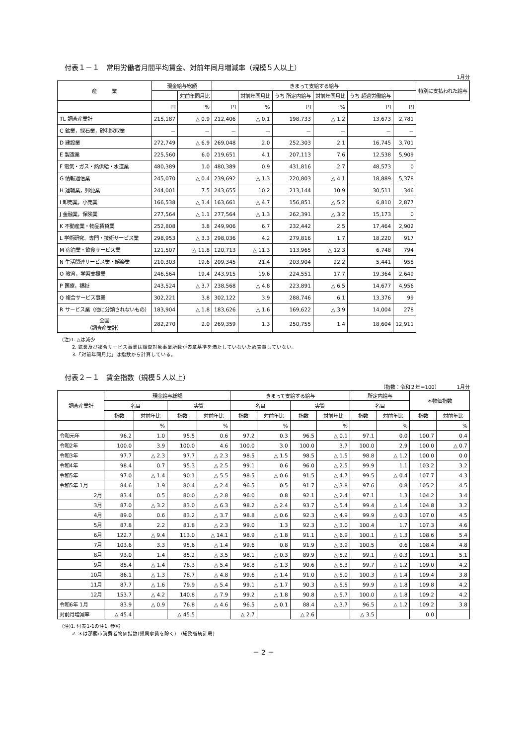付表１－１　常用労働者月間平均賃金、対前年同月増減率（規模５人以上）
1月分
| 産 業 | 現金給与総額 | | きまって支給する給与 | | | | | | 特別に支払われた給与 |
| --- | --- | --- | --- | --- | --- | --- | --- | --- | --- |
| | | 対前年同月比 | | 対前年同月比 | うち 所定内給与 | 対前年同月比 | うち 超過労働給与 | | |
| | 円 | % | 円 | % | 円 | % | 円 | 円 | |
| TL 調査産業計 | 215,187 | △ 0.9 | 212,406 | △ 0.1 | 198,733 | △ 1.2 | 13,673 | 2,781 | |
| C 鉱業，採石業，砂利採取業 | － | － | － | － | － | － | － | － | |
| D 建設業 | 272,749 | △ 6.9 | 269,048 | 2.0 | 252,303 | 2.1 | 16,745 | 3,701 | |
| E 製造業 | 225,560 | 6.0 | 219,651 | 4.1 | 207,113 | 7.6 | 12,538 | 5,909 | |
| F 電気・ガス・熱供給・水道業 | 480,389 | 1.0 | 480,389 | 0.9 | 431,816 | 2.7 | 48,573 | 0 | |
| G 情報通信業 | 245,070 | △ 0.4 | 239,692 | △ 1.3 | 220,803 | △ 4.1 | 18,889 | 5,378 | |
| H 運輸業，郵便業 | 244,001 | 7.5 | 243,655 | 10.2 | 213,144 | 10.9 | 30,511 | 346 | |
| I 卸売業，小売業 | 166,538 | △ 3.4 | 163,661 | △ 4.7 | 156,851 | △ 5.2 | 6,810 | 2,877 | |
| J 金融業，保険業 | 277,564 | △ 1.1 | 277,564 | △ 1.3 | 262,391 | △ 3.2 | 15,173 | 0 | |
| K 不動産業・物品賃貸業 | 252,808 | 3.8 | 249,906 | 6.7 | 232,442 | 2.5 | 17,464 | 2,902 | |
| L 学術研究、専門・技術サービス業 | 298,953 | △ 3.3 | 298,036 | 4.2 | 279,816 | 1.7 | 18,220 | 917 | |
| M 宿泊業・飲食サービス業 | 121,507 | △ 11.8 | 120,713 | △ 11.3 | 113,965 | △ 12.3 | 6,748 | 794 | |
| N 生活関連サービス業・娯楽業 | 210,303 | 19.6 | 209,345 | 21.4 | 203,904 | 22.2 | 5,441 | 958 | |
| O 教育，学習支援業 | 246,564 | 19.4 | 243,915 | 19.6 | 224,551 | 17.7 | 19,364 | 2,649 | |
| P 医療，福祉 | 243,524 | △ 3.7 | 238,568 | △ 4.8 | 223,891 | △ 6.5 | 14,677 | 4,956 | |
| Q 複合サービス事業 | 302,221 | 3.8 | 302,122 | 3.9 | 288,746 | 6.1 | 13,376 | 99 | |
| R サービス業（他に分類されないもの） | 183,904 | △ 1.8 | 183,626 | △ 1.6 | 169,622 | △ 3.9 | 14,004 | 278 | |
| 全国 （調査産業計） | 282,270 | 2.0 | 269,359 | 1.3 | 250,755 | 1.4 | 18,604 | 12,911 | |
(注)1. △は減少
　　2. 鉱業及び複合サービス事業は調査対象事業所数が表章基準を満たしていないため表章していない。
　　3.「対前年同月比」は指数から計算している。
付表２－１　賃金指数（規模５人以上）
（指数：令和２年＝100）　　　　1月分
| 調査産業計 | 現金給与総額 | | | | きまって支給する給与 | | | | 所定内給与 | | ＊物価指数 | |
| --- | --- | --- | --- | --- | --- | --- | --- | --- | --- | --- | --- | --- |
| | 名目 | | 実質 | | 名目 | | 実質 | | 名目 | | | |
| | 指数 | 対前年比 | 指数 | 対前年比 | 指数 | 対前年比 | 指数 | 対前年比 | 指数 | 対前年比 | 指数 | 対前年比 |
| | | % | | % | | % | | % | | % | | % |
| 令和元年 | 96.2 | 1.0 | 95.5 | 0.6 | 97.2 | 0.3 | 96.5 | △ 0.1 | 97.1 | 0.0 | 100.7 | 0.4 |
| 令和2年 | 100.0 | 3.9 | 100.0 | 4.6 | 100.0 | 3.0 | 100.0 | 3.7 | 100.0 | 2.9 | 100.0 | △ 0.7 |
| 令和3年 | 97.7 | △ 2.3 | 97.7 | △ 2.3 | 98.5 | △ 1.5 | 98.5 | △ 1.5 | 98.8 | △ 1.2 | 100.0 | 0.0 |
| 令和4年 | 98.4 | 0.7 | 95.3 | △ 2.5 | 99.1 | 0.6 | 96.0 | △ 2.5 | 99.9 | 1.1 | 103.2 | 3.2 |
| 令和5年 | 97.0 | △ 1.4 | 90.1 | △ 5.5 | 98.5 | △ 0.6 | 91.5 | △ 4.7 | 99.5 | △ 0.4 | 107.7 | 4.3 |
| 令和5年 1月 | 84.6 | 1.9 | 80.4 | △ 2.4 | 96.5 | 0.5 | 91.7 | △ 3.8 | 97.6 | 0.8 | 105.2 | 4.5 |
| 2月 | 83.4 | 0.5 | 80.0 | △ 2.8 | 96.0 | 0.8 | 92.1 | △ 2.4 | 97.1 | 1.3 | 104.2 | 3.4 |
| 3月 | 87.0 | △ 3.2 | 83.0 | △ 6.3 | 98.2 | △ 2.4 | 93.7 | △ 5.4 | 99.4 | △ 1.4 | 104.8 | 3.2 |
| 4月 | 89.0 | 0.6 | 83.2 | △ 3.7 | 98.8 | △ 0.6 | 92.3 | △ 4.9 | 99.9 | △ 0.3 | 107.0 | 4.5 |
| 5月 | 87.8 | 2.2 | 81.8 | △ 2.3 | 99.0 | 1.3 | 92.3 | △ 3.0 | 100.4 | 1.7 | 107.3 | 4.6 |
| 6月 | 122.7 | △ 9.4 | 113.0 | △ 14.1 | 98.9 | △ 1.8 | 91.1 | △ 6.9 | 100.1 | △ 1.3 | 108.6 | 5.4 |
| 7月 | 103.6 | 3.3 | 95.6 | △ 1.4 | 99.6 | 0.8 | 91.9 | △ 3.9 | 100.5 | 0.6 | 108.4 | 4.8 |
| 8月 | 93.0 | 1.4 | 85.2 | △ 3.5 | 98.1 | △ 0.3 | 89.9 | △ 5.2 | 99.1 | △ 0.3 | 109.1 | 5.1 |
| 9月 | 85.4 | △ 1.4 | 78.3 | △ 5.4 | 98.8 | △ 1.3 | 90.6 | △ 5.3 | 99.7 | △ 1.2 | 109.0 | 4.2 |
| 10月 | 86.1 | △ 1.3 | 78.7 | △ 4.8 | 99.6 | △ 1.4 | 91.0 | △ 5.0 | 100.3 | △ 1.4 | 109.4 | 3.8 |
| 11月 | 87.7 | △ 1.6 | 79.9 | △ 5.4 | 99.1 | △ 1.7 | 90.3 | △ 5.5 | 99.9 | △ 1.8 | 109.8 | 4.2 |
| 12月 | 153.7 | △ 4.2 | 140.8 | △ 7.9 | 99.2 | △ 1.8 | 90.8 | △ 5.7 | 100.0 | △ 1.8 | 109.2 | 4.2 |
| 令和6年 1月 | 83.9 | △ 0.9 | 76.8 | △ 4.6 | 96.5 | △ 0.1 | 88.4 | △ 3.7 | 96.5 | △ 1.2 | 109.2 | 3.8 |
| 対前月増減率 | △ 45.4 | | △ 45.5 | | △ 2.7 | | △ 2.6 | | △ 3.5 | | 0.0 | |
(注)1. 付表1-1の注1. 参照
　　2. ＊は那覇市消費者物価指数(帰属家賃を除く)　(総務省統計局)
－ 2 －